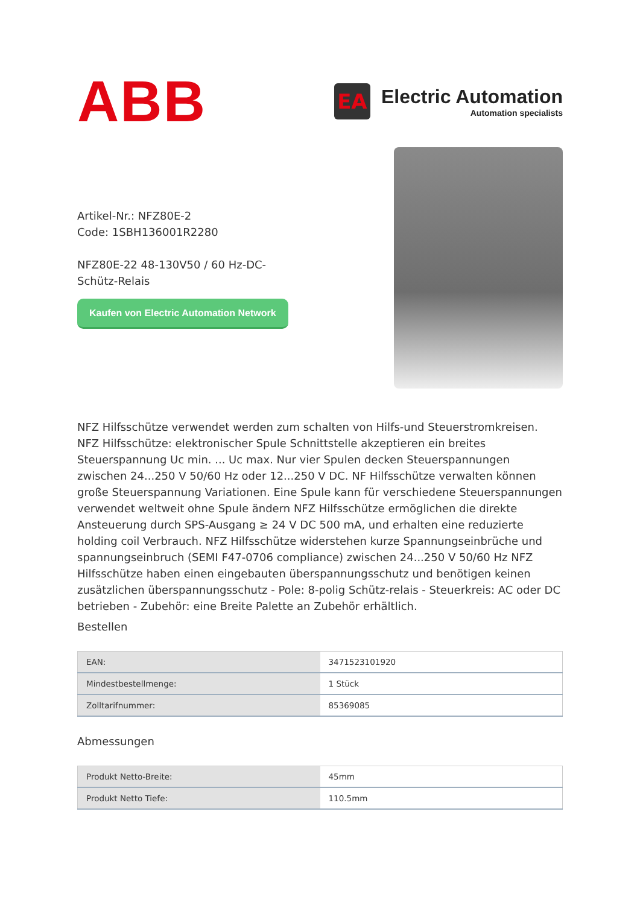ABB
EA
Electric Automation
Automation specialists
Artikel-Nr.: NFZ80E-2
Code: 1SBH136001R2280
NFZ80E-22 48-130V50 / 60 Hz-DC-Schütz-Relais
Kaufen von Electric Automation Network
NFZ Hilfsschütze verwendet werden zum schalten von Hilfs-und Steuerstromkreisen. NFZ Hilfsschütze: elektronischer Spule Schnittstelle akzeptieren ein breites Steuerspannung Uc min. ... Uc max. Nur vier Spulen decken Steuerspannungen zwischen 24...250 V 50/60 Hz oder 12...250 V DC. NF Hilfsschütze verwalten können große Steuerspannung Variationen. Eine Spule kann für verschiedene Steuerspannungen verwendet weltweit ohne Spule ändern NFZ Hilfsschütze ermöglichen die direkte Ansteuerung durch SPS-Ausgang ≥ 24 V DC 500 mA, und erhalten eine reduzierte holding coil Verbrauch. NFZ Hilfsschütze widerstehen kurze Spannungseinbrüche und spannungseinbruch (SEMI F47-0706 compliance) zwischen 24...250 V 50/60 Hz NFZ Hilfsschütze haben einen eingebauten überspannungsschutz und benötigen keinen zusätzlichen überspannungsschutz - Pole: 8-polig Schütz-relais - Steuerkreis: AC oder DC betrieben - Zubehör: eine Breite Palette an Zubehör erhältlich.
Bestellen
| EAN: | 3471523101920 |
| Mindestbestellmenge: | 1 Stück |
| Zolltarifnummer: | 85369085 |
Abmessungen
| Produkt Netto-Breite: | 45mm |
| Produkt Netto Tiefe: | 110.5mm |